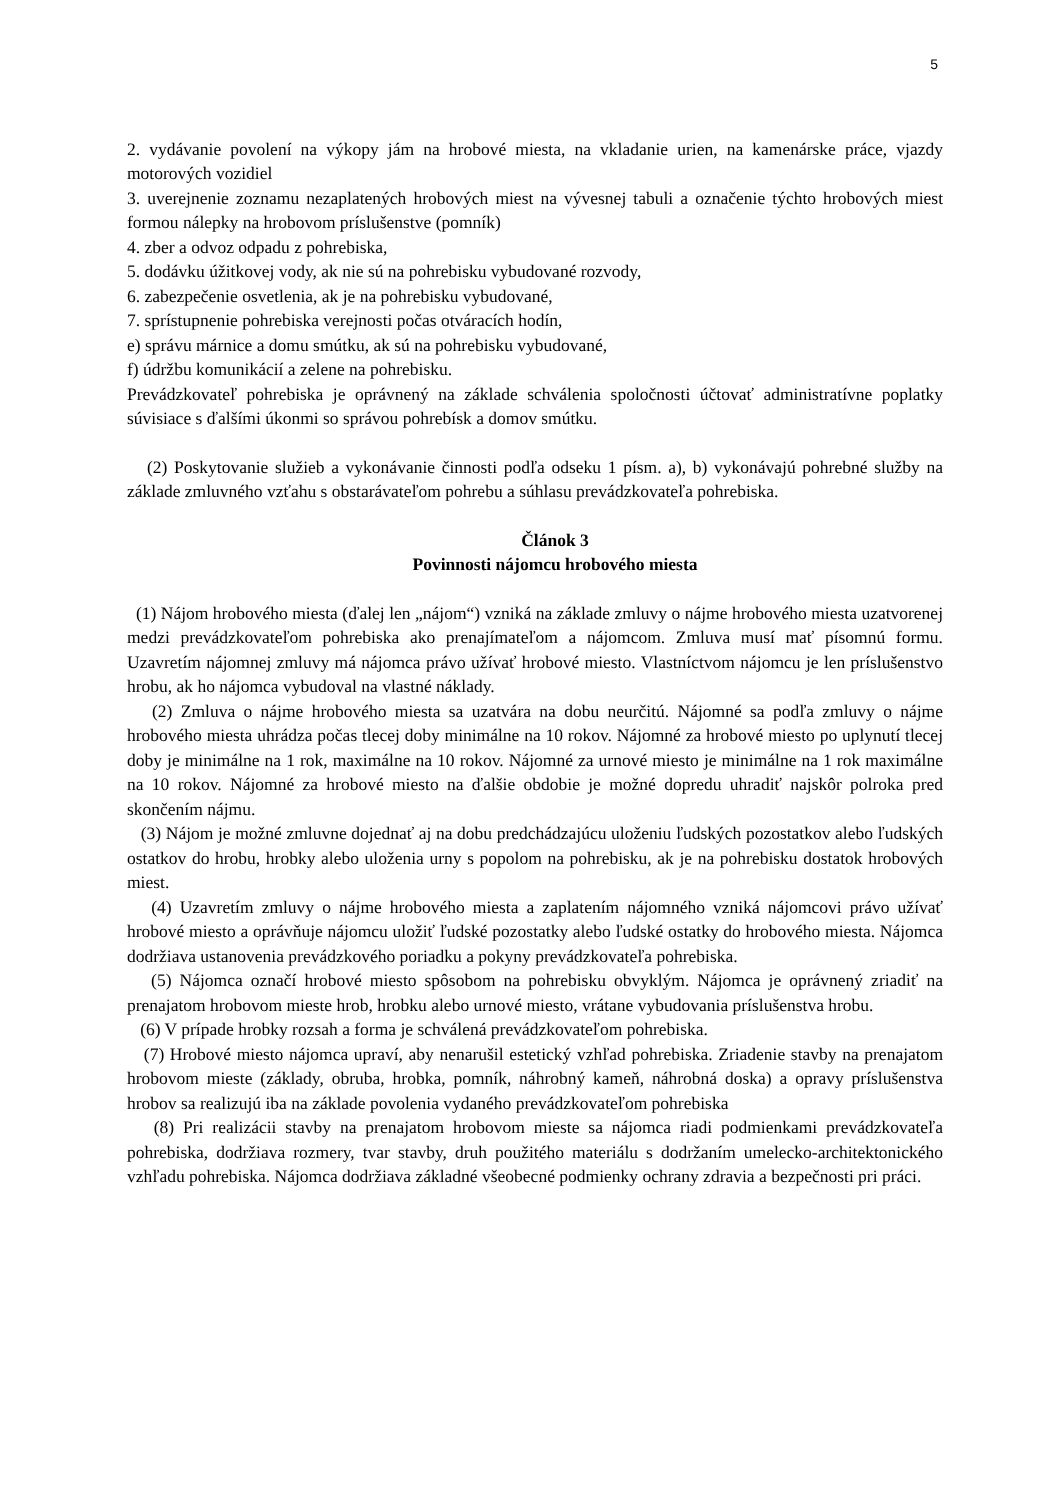5
2. vydávanie povolení na výkopy jám na hrobové miesta, na vkladanie urien, na kamenárske práce, vjazdy motorových vozidiel
3. uverejnenie zoznamu nezaplatených hrobových miest na vývesnej tabuli a označenie týchto hrobových miest formou nálepky na hrobovom príslušenstve (pomník)
4. zber a odvoz odpadu z pohrebiska,
5. dodávku úžitkovej vody, ak nie sú na pohrebisku vybudované rozvody,
6. zabezpečenie osvetlenia, ak je na pohrebisku vybudované,
7. sprístupnenie pohrebiska verejnosti počas otváracích hodín,
e) správu márnice a domu smútku, ak sú na pohrebisku vybudované,
f) údržbu komunikácií a zelene na pohrebisku.
Prevádzkovateľ pohrebiska je oprávnený na základe schválenia spoločnosti účtovať administratívne poplatky súvisiace s ďalšími úkonmi so správou pohrebísk a domov smútku.
(2) Poskytovanie služieb a vykonávanie činnosti podľa odseku 1 písm. a), b) vykonávajú pohrebné služby na základe zmluvného vzťahu s obstarávateľom pohrebu a súhlasu prevádzkovateľa pohrebiska.
Článok 3
Povinnosti nájomcu hrobového miesta
(1) Nájom hrobového miesta (ďalej len „nájom“) vzniká na základe zmluvy o nájme hrobového miesta uzatvorenej medzi prevádzkovateľom pohrebiska ako prenajímateľom a nájomcom. Zmluva musí mať písomnú formu. Uzavretím nájomnej zmluvy má nájomca právo užívať hrobové miesto. Vlastníctvom nájomcu je len príslušenstvo hrobu, ak ho nájomca vybudoval na vlastné náklady.
(2) Zmluva o nájme hrobového miesta sa uzatvára na dobu neurčitú. Nájomné sa podľa zmluvy o nájme hrobového miesta uhrádza počas tlecej doby minimálne na 10 rokov. Nájomné za hrobové miesto po uplynutí tlecej doby je minimálne na 1 rok, maximálne na 10 rokov. Nájomné za urnové miesto je minimálne na 1 rok maximálne na 10 rokov. Nájomné za hrobové miesto na ďalšie obdobie je možné dopredu uhradiť najskôr polroka pred skončením nájmu.
(3) Nájom je možné zmluvne dojednať aj na dobu predchádzajúcu uloženiu ľudských pozostatkov alebo ľudských ostatkov do hrobu, hrobky alebo uloženia urny s popolom na pohrebisku, ak je na pohrebisku dostatok hrobových miest.
(4) Uzavretím zmluvy o nájme hrobového miesta a zaplatením nájomného vzniká nájomcovi právo užívať hrobové miesto a oprávňuje nájomcu uložiť ľudské pozostatky alebo ľudské ostatky do hrobového miesta. Nájomca dodržiava ustanovenia prevádzkového poriadku a pokyny prevádzkovateľa pohrebiska.
(5) Nájomca označí hrobové miesto spôsobom na pohrebisku obvyklým. Nájomca je oprávnený zriadiť na prenajatom hrobovom mieste hrob, hrobku alebo urnové miesto, vrátane vybudovania príslušenstva hrobu.
(6) V prípade hrobky rozsah a forma je schválená prevádzkovateľom pohrebiska.
(7) Hrobové miesto nájomca upraví, aby nenarušil estetický vzhľad pohrebiska. Zriadenie stavby na prenajatom hrobovom mieste (základy, obruba, hrobka, pomník, náhrobný kameň, náhrobná doska) a opravy príslušenstva hrobov sa realizujú iba na základe povolenia vydaného prevádzkovateľom pohrebiska
(8) Pri realizácii stavby na prenajatom hrobovom mieste sa nájomca riadi podmienkami prevádzkovateľa pohrebiska, dodržiava rozmery, tvar stavby, druh použitého materiálu s dodržaním umelecko-architektonického vzhľadu pohrebiska. Nájomca dodržiava základné všeobecné podmienky ochrany zdravia a bezpečnosti pri práci.